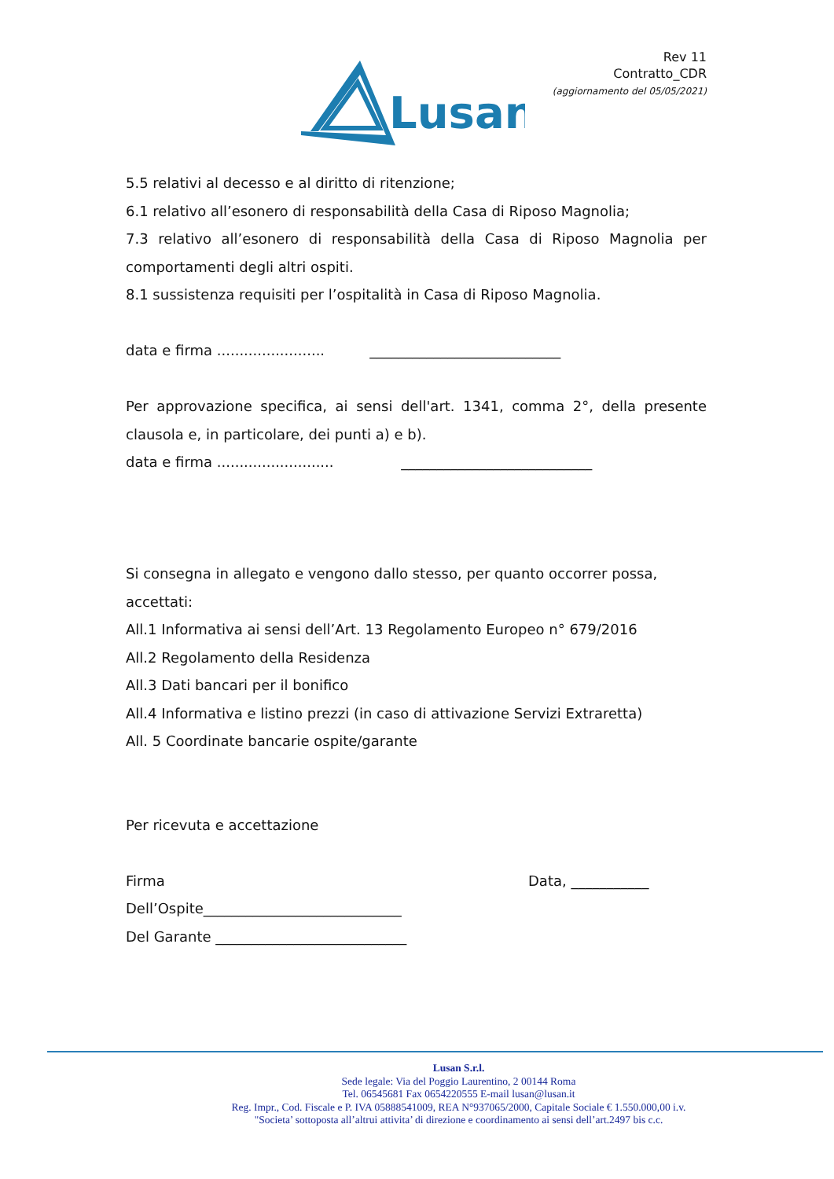Lusan
Rev 11
Contratto_CDR
(aggiornamento del 05/05/2021)
5.5 relativi al decesso e al diritto di ritenzione;
6.1 relativo all’esonero di responsabilità della Casa di Riposo Magnolia;
7.3 relativo all’esonero di responsabilità della Casa di Riposo Magnolia per comportamenti degli altri ospiti.
8.1 sussistenza requisiti per l’ospitalità in Casa di Riposo Magnolia.
data e firma ........................ ___________________________
Per approvazione specifica, ai sensi dell'art. 1341, comma 2°, della presente clausola e, in particolare, dei punti a) e b).
data e firma .......................... ___________________________
Si consegna in allegato e vengono dallo stesso, per quanto occorrer possa, accettati:
All.1 Informativa ai sensi dell’Art. 13 Regolamento Europeo n° 679/2016
All.2 Regolamento della Residenza
All.3 Dati bancari per il bonifico
All.4 Informativa e listino prezzi (in caso di attivazione Servizi Extraretta)
All. 5 Coordinate bancarie ospite/garante
Per ricevuta e accettazione
Firma Data, ___________
Dell’Ospite____________________________
Del Garante ___________________________
Lusan S.r.l.
Sede legale: Via del Poggio Laurentino, 2 00144 Roma
Tel. 06545681 Fax 0654220555 E-mail lusan@lusan.it
Reg. Impr., Cod. Fiscale e P. IVA 05888541009, REA N°937065/2000, Capitale Sociale € 1.550.000,00 i.v.
"Societa’ sottoposta all’altrui attivita’ di direzione e coordinamento ai sensi dell’art.2497 bis c.c.